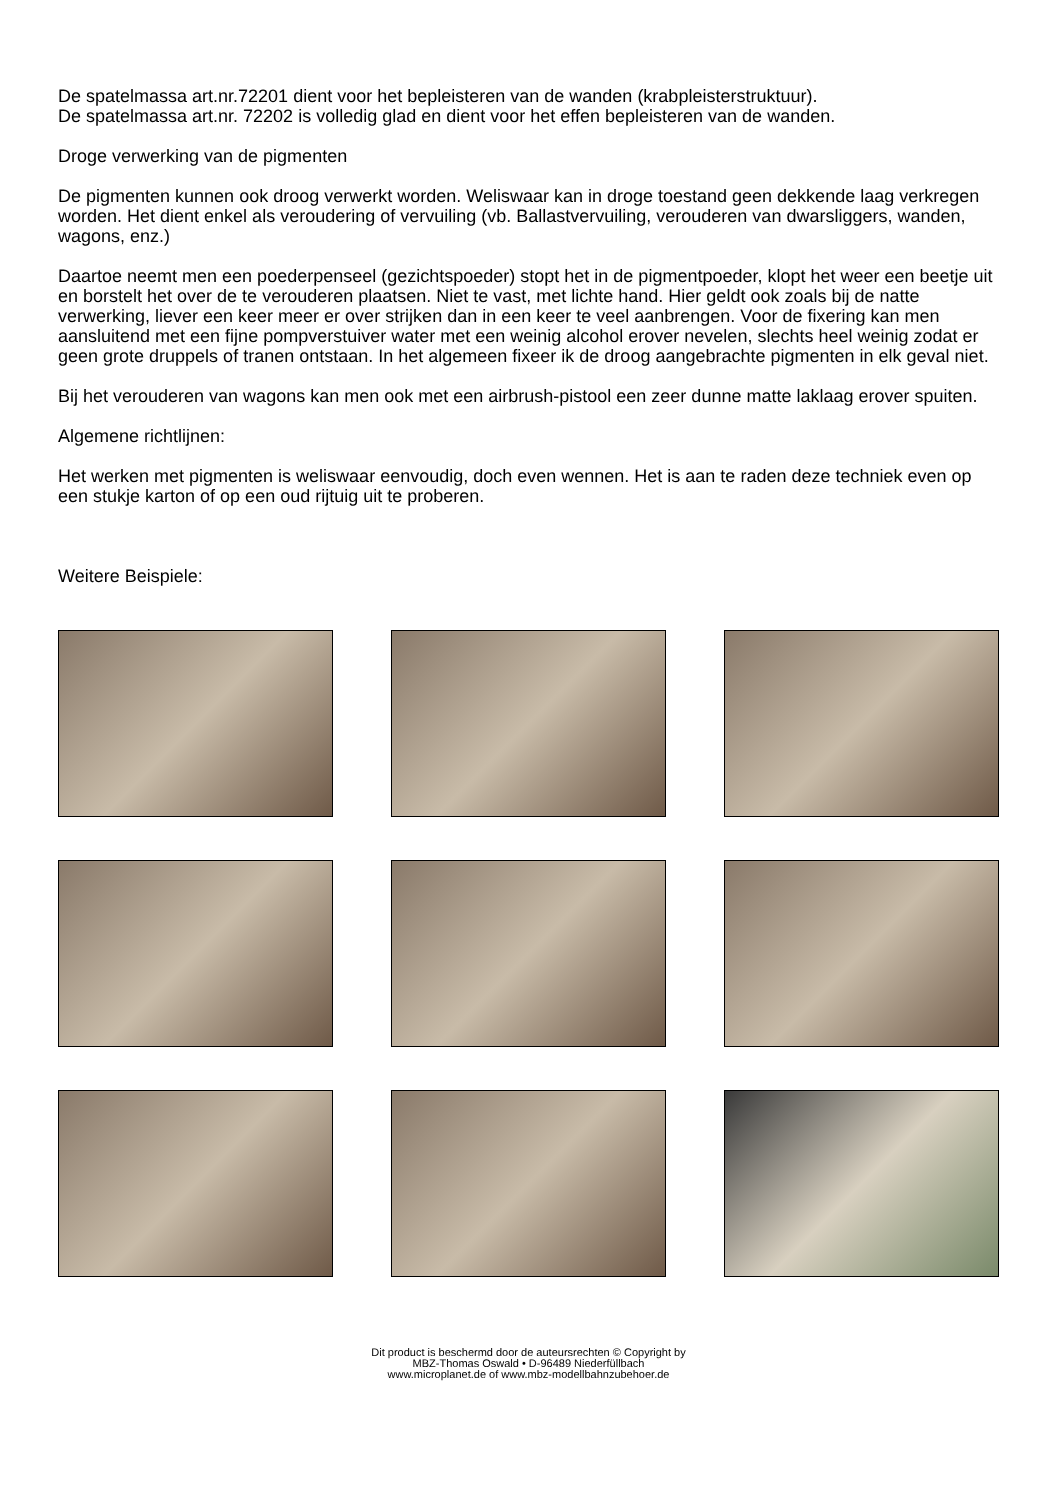De spatelmassa art.nr.72201 dient voor het bepleisteren van de wanden (krabpleisterstruktuur).
De spatelmassa art.nr. 72202 is volledig glad en dient voor het effen bepleisteren van de wanden.
Droge verwerking van de pigmenten
De pigmenten kunnen ook droog verwerkt worden. Weliswaar kan in droge toestand geen dekkende laag verkregen worden. Het dient enkel als veroudering of vervuiling (vb. Ballastvervuiling, verouderen van dwarsliggers, wanden, wagons, enz.)
Daartoe neemt men een poederpenseel (gezichtspoeder) stopt het in de pigmentpoeder, klopt het weer een beetje uit en borstelt het over de te verouderen plaatsen. Niet te vast, met lichte hand. Hier geldt ook zoals bij de natte verwerking, liever een keer meer er over strijken dan in een keer te veel aanbrengen. Voor de fixering kan men aansluitend met een fijne pompverstuiver water met een weinig alcohol erover nevelen, slechts heel weinig zodat er geen grote druppels of tranen ontstaan. In het algemeen fixeer ik de droog aangebrachte pigmenten in elk geval niet.
Bij het verouderen van wagons kan men ook met een airbrush-pistool een zeer dunne matte laklaag erover spuiten.
Algemene richtlijnen:
Het werken met pigmenten is weliswaar eenvoudig, doch even wennen. Het is aan te raden deze techniek even op een stukje karton of op een oud rijtuig uit te proberen.
Weitere Beispiele:
Dit product is beschermd door de auteursrechten © Copyright by
MBZ-Thomas Oswald • D-96489 Niederfüllbach
www.microplanet.de of www.mbz-modellbahnzubehoer.de